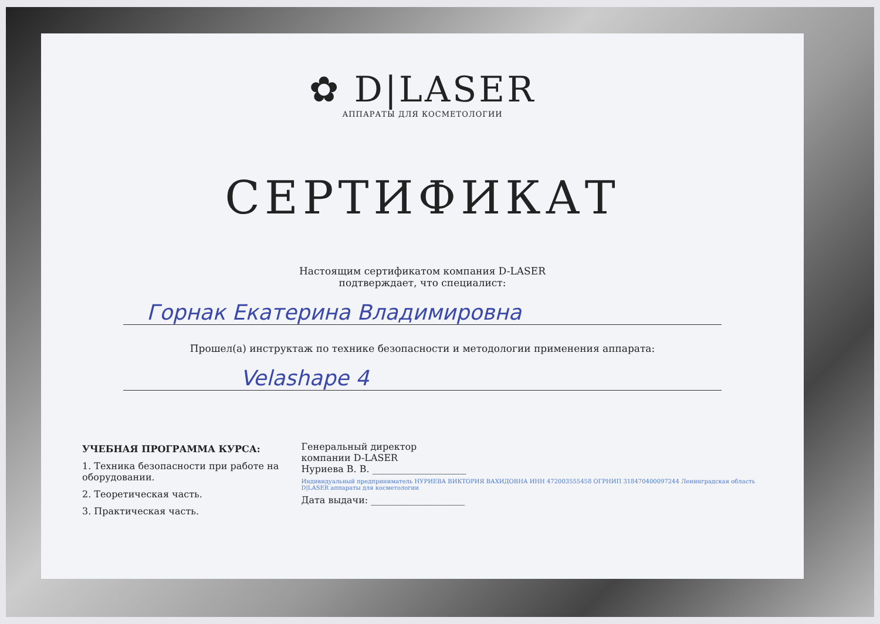✿ D|LASER
АППАРАТЫ ДЛЯ КОСМЕТОЛОГИИ
СЕРТИФИКАТ
Настоящим сертификатом компания D-LASER
подтверждает, что специалист:
Горнак Екатерина Владимировна
Прошел(а) инструктаж по технике безопасности и методологии применения аппарата:
Velashape 4
УЧЕБНАЯ ПРОГРАММА КУРСА:
1. Техника безопасности при работе на оборудовании.
2. Теоретическая часть.
3. Практическая часть.
Генеральный директор
компании D-LASER
Нуриева В. В. ____________________
Индивидуальный предприниматель НУРИЕВА ВИКТОРИЯ ВАХИДОВНА ИНН 472003555458 ОГРНИП 318470400097244 Ленинградская область D|LASER аппараты для косметологии
Дата выдачи: ____________________